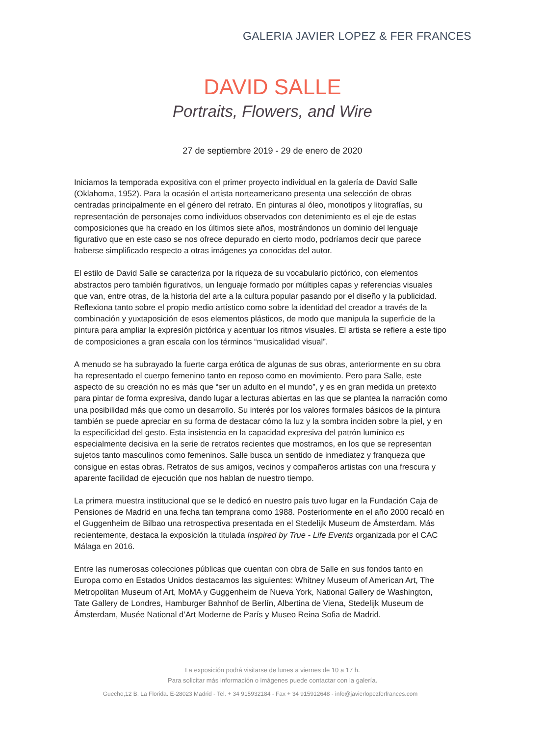GALERIA JAVIER LOPEZ & FER FRANCES
DAVID SALLE
Portraits, Flowers, and Wire
27 de septiembre 2019 - 29 de enero de 2020
Iniciamos la temporada expositiva con el primer proyecto individual en la galería de David Salle (Oklahoma, 1952). Para la ocasión el artista norteamericano presenta una selección de obras centradas principalmente en el género del retrato. En pinturas al óleo, monotipos y litografías, su representación de personajes como individuos observados con detenimiento es el eje de estas composiciones que ha creado en los últimos siete años, mostrándonos un dominio del lenguaje figurativo que en este caso se nos ofrece depurado en cierto modo, podríamos decir que parece haberse simplificado respecto a otras imágenes ya conocidas del autor.
El estilo de David Salle se caracteriza por la riqueza de su vocabulario pictórico, con elementos abstractos pero también figurativos, un lenguaje formado por múltiples capas y referencias visuales que van, entre otras, de la historia del arte a la cultura popular pasando por el diseño y la publicidad. Reflexiona tanto sobre el propio medio artístico como sobre la identidad del creador a través de la combinación y yuxtaposición de esos elementos plásticos, de modo que manipula la superficie de la pintura para ampliar la expresión pictórica y acentuar los ritmos visuales. El artista se refiere a este tipo de composiciones a gran escala con los términos “musicalidad visual”.
A menudo se ha subrayado la fuerte carga erótica de algunas de sus obras, anteriormente en su obra ha representado el cuerpo femenino tanto en reposo como en movimiento. Pero para Salle, este aspecto de su creación no es más que “ser un adulto en el mundo”, y es en gran medida un pretexto para pintar de forma expresiva, dando lugar a lecturas abiertas en las que se plantea la narración como una posibilidad más que como un desarrollo. Su interés por los valores formales básicos de la pintura también se puede apreciar en su forma de destacar cómo la luz y la sombra inciden sobre la piel, y en la especificidad del gesto. Esta insistencia en la capacidad expresiva del patrón lumínico es especialmente decisiva en la serie de retratos recientes que mostramos, en los que se representan sujetos tanto masculinos como femeninos. Salle busca un sentido de inmediatez y franqueza que consigue en estas obras. Retratos de sus amigos, vecinos y compañeros artistas con una frescura y aparente facilidad de ejecución que nos hablan de nuestro tiempo.
La primera muestra institucional que se le dedicó en nuestro país tuvo lugar en la Fundación Caja de Pensiones de Madrid en una fecha tan temprana como 1988. Posteriormente en el año 2000 recaló en el Guggenheim de Bilbao una retrospectiva presentada en el Stedelijk Museum de Ámsterdam. Más recientemente, destaca la exposición la titulada Inspired by True - Life Events organizada por el CAC Málaga en 2016.
Entre las numerosas colecciones públicas que cuentan con obra de Salle en sus fondos tanto en Europa como en Estados Unidos destacamos las siguientes: Whitney Museum of American Art, The Metropolitan Museum of Art, MoMA y Guggenheim de Nueva York, National Gallery de Washington, Tate Gallery de Londres, Hamburger Bahnhof de Berlín, Albertina de Viena, Stedelijk Museum de Ámsterdam, Musée National d’Art Moderne de París y Museo Reina Sofia de Madrid.
La exposición podrá visitarse de lunes a viernes de 10 a 17 h.
Para solicitar más información o imágenes puede contactar con la galería.
Guecho,12 B. La Florida. E-28023 Madrid - Tel. + 34 915932184 - Fax + 34 915912648 - info@javierlopezferfrances.com